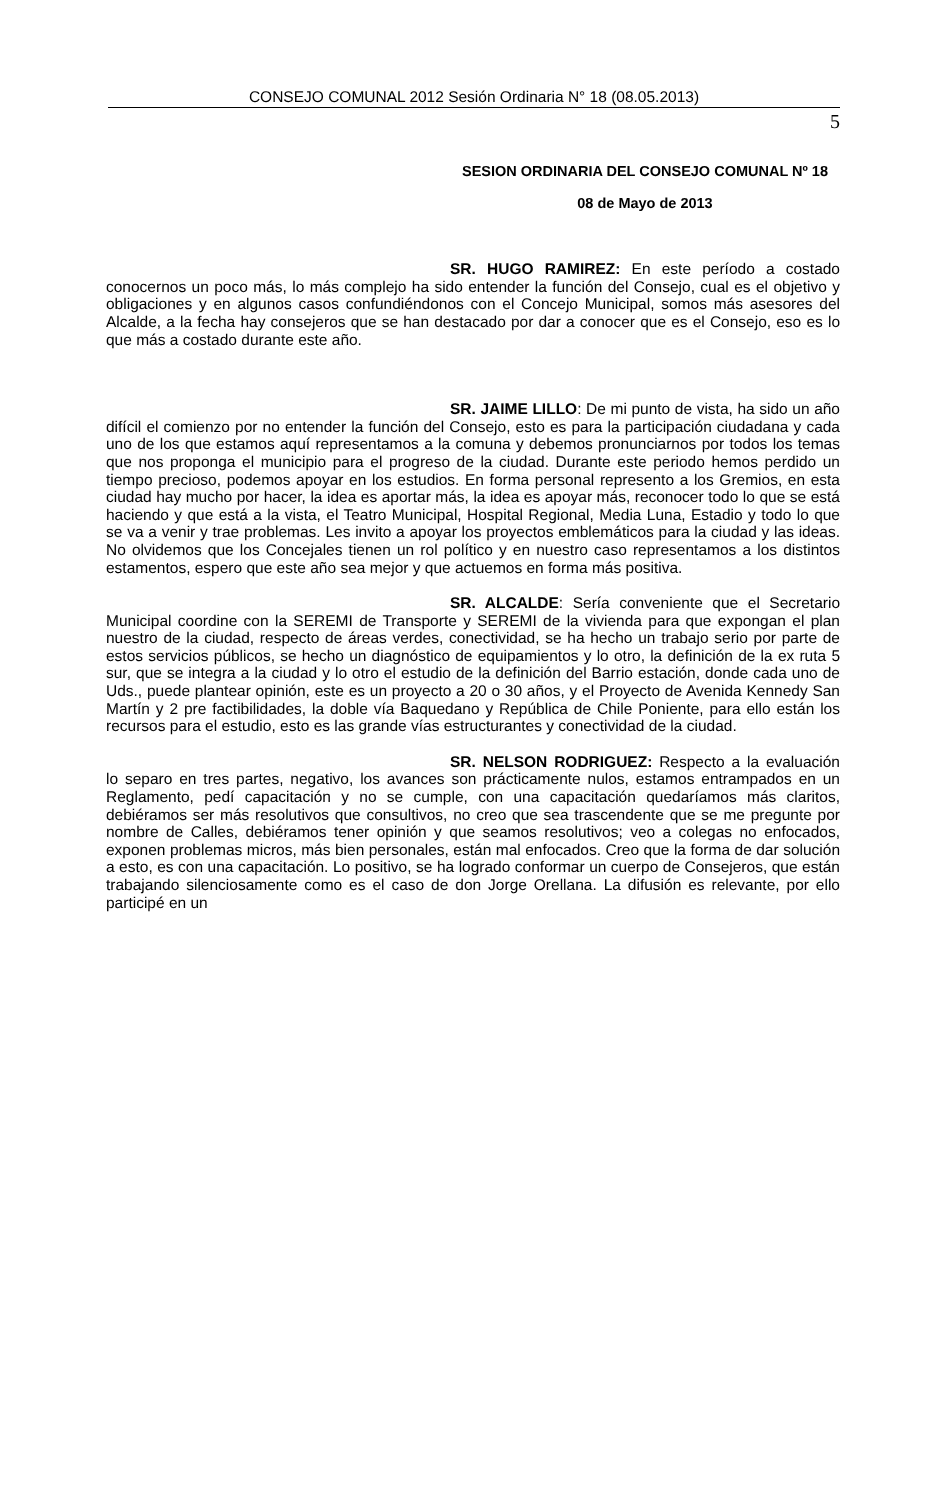CONSEJO COMUNAL 2012 Sesión Ordinaria N° 18 (08.05.2013)
5
SESION ORDINARIA DEL CONSEJO COMUNAL Nº 18
08 de Mayo de 2013
SR. HUGO RAMIREZ: En este período a costado conocernos un poco más, lo más complejo ha sido entender la función del Consejo, cual es el objetivo y obligaciones y en algunos casos confundiéndonos con el Concejo Municipal, somos más asesores del Alcalde, a la fecha hay consejeros que se han destacado por dar a conocer que es el Consejo, eso es lo que más a costado durante este año.
SR. JAIME LILLO: De mi punto de vista, ha sido un año difícil el comienzo por no entender la función del Consejo, esto es para la participación ciudadana y cada uno de los que estamos aquí representamos a la comuna y debemos pronunciarnos por todos los temas que nos proponga el municipio para el progreso de la ciudad. Durante este periodo hemos perdido un tiempo precioso, podemos apoyar en los estudios. En forma personal represento a los Gremios, en esta ciudad hay mucho por hacer, la idea es aportar más, la idea es apoyar más, reconocer todo lo que se está haciendo y que está a la vista, el Teatro Municipal, Hospital Regional, Media Luna, Estadio y todo lo que se va a venir y trae problemas. Les invito a apoyar los proyectos emblemáticos para la ciudad y las ideas. No olvidemos que los Concejales tienen un rol político y en nuestro caso representamos a los distintos estamentos, espero que este año sea mejor y que actuemos en forma más positiva.
SR. ALCALDE: Sería conveniente que el Secretario Municipal coordine con la SEREMI de Transporte y SEREMI de la vivienda para que expongan el plan nuestro de la ciudad, respecto de áreas verdes, conectividad, se ha hecho un trabajo serio por parte de estos servicios públicos, se hecho un diagnóstico de equipamientos y lo otro, la definición de la ex ruta 5 sur, que se integra a la ciudad y lo otro el estudio de la definición del Barrio estación, donde cada uno de Uds., puede plantear opinión, este es un proyecto a 20 o 30 años, y el Proyecto de Avenida Kennedy San Martín y 2 pre factibilidades, la doble vía Baquedano y República de Chile Poniente, para ello están los recursos para el estudio, esto es las grande vías estructurantes y conectividad de la ciudad.
SR. NELSON RODRIGUEZ: Respecto a la evaluación lo separo en tres partes, negativo, los avances son prácticamente nulos, estamos entrampados en un Reglamento, pedí capacitación y no se cumple, con una capacitación quedaríamos más claritos, debiéramos ser más resolutivos que consultivos, no creo que sea trascendente que se me pregunte por nombre de Calles, debiéramos tener opinión y que seamos resolutivos; veo a colegas no enfocados, exponen problemas micros, más bien personales, están mal enfocados. Creo que la forma de dar solución a esto, es con una capacitación. Lo positivo, se ha logrado conformar un cuerpo de Consejeros, que están trabajando silenciosamente como es el caso de don Jorge Orellana. La difusión es relevante, por ello participé en un